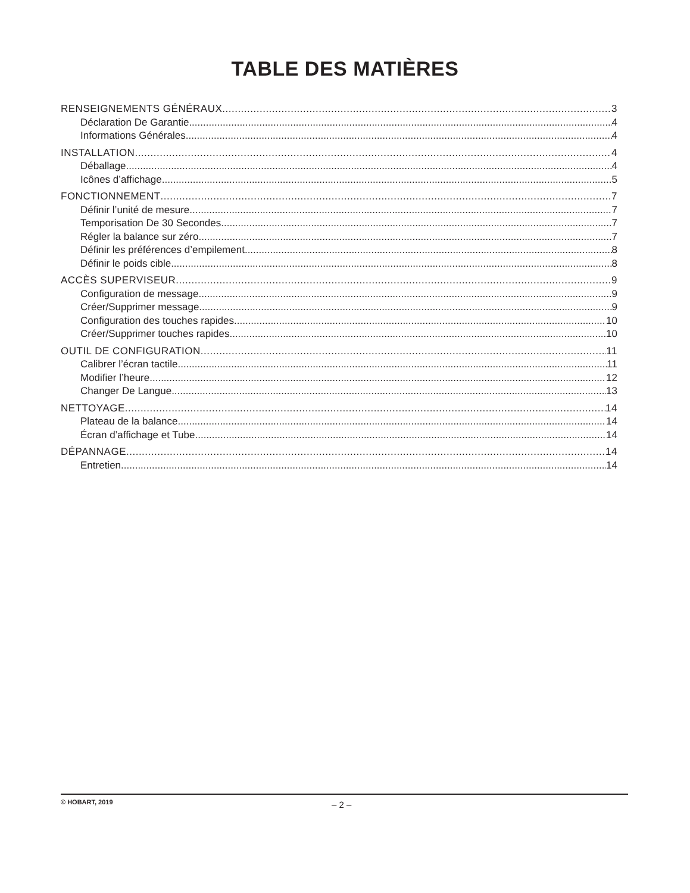TABLE DES MATIÈRES
RENSEIGNEMENTS GÉNÉRAUX 3
Déclaration De Garantie 4
Informations Générales 4
INSTALLATION 4
Déballage 4
Icônes d’affichage 5
FONCTIONNEMENT 7
Définir l’unité de mesure 7
Temporisation De 30 Secondes 7
Régler la balance sur zéro 7
Définir les préférences d’empilement 8
Définir le poids cible 8
ACCÈS SUPERVISEUR 9
Configuration de message 9
Créer/Supprimer message 9
Configuration des touches rapides 10
Créer/Supprimer touches rapides 10
OUTIL DE CONFIGURATION 11
Calibrer l’écran tactile 11
Modifier l’heure 12
Changer De Langue 13
NETTOYAGE 14
Plateau de la balance 14
Écran d’affichage et Tube 14
DÉPANNAGE 14
Entretien 14
© HOBART, 2019 – 2 –